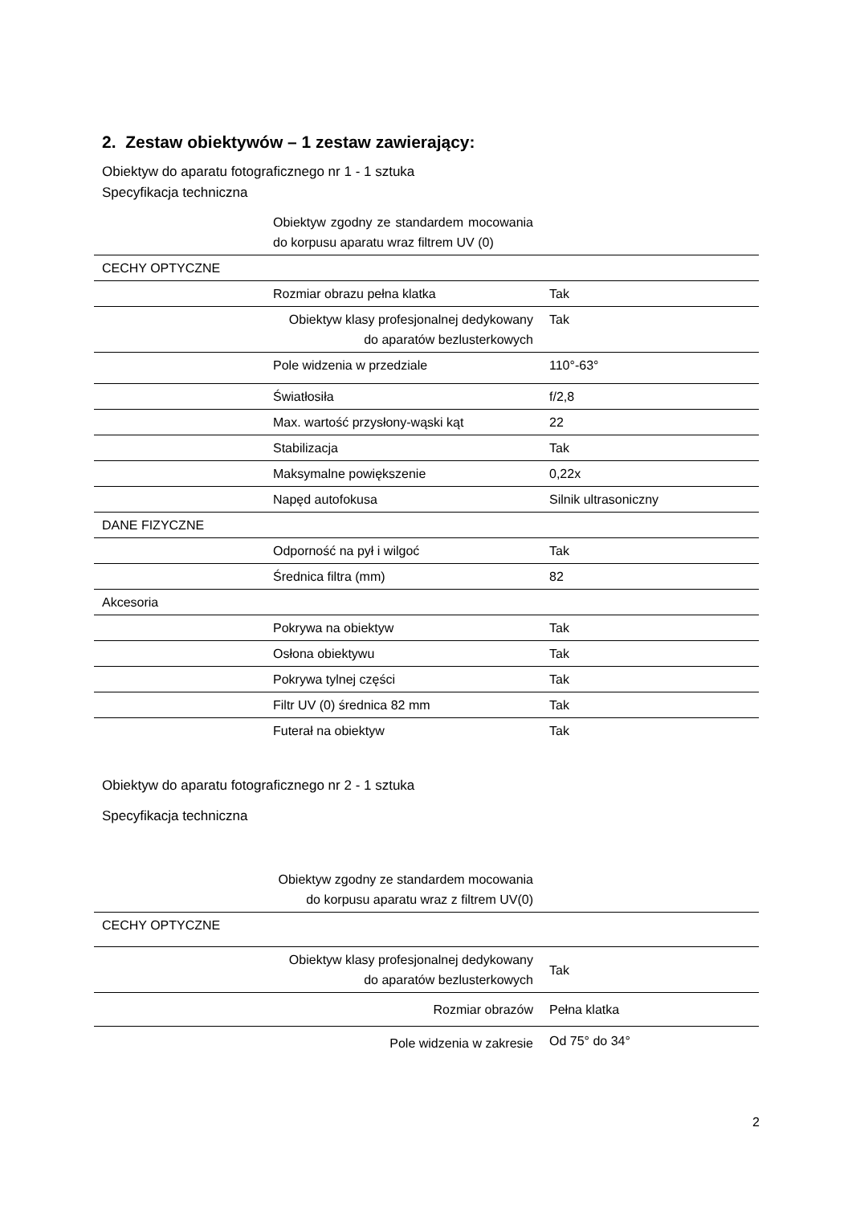2. Zestaw obiektywów – 1 zestaw zawierający:
Obiektyw do aparatu fotograficznego nr 1 - 1 sztuka
Specyfikacja techniczna
| | Obiektyw zgodny ze standardem mocowania do korpusu aparatu wraz filtrem UV (0) | |
| CECHY OPTYCZNE | | |
| | Rozmiar obrazu pełna klatka | Tak |
| | Obiektyw klasy profesjonalnej dedykowany do aparatów bezlusterkowych | Tak |
| | Pole widzenia w przedziale | 110°-63° |
| | Światłosiła | f/2,8 |
| | Max. wartość przysłony-wąski kąt | 22 |
| | Stabilizacja | Tak |
| | Maksymalne powiększenie | 0,22x |
| | Napęd autofokusa | Silnik ultrasoniczny |
| DANE FIZYCZNE | | |
| | Odporność na pył i wilgoć | Tak |
| | Średnica filtra (mm) | 82 |
| Akcesoria | | |
| | Pokrywa na obiektyw | Tak |
| | Osłona obiektywu | Tak |
| | Pokrywa tylnej części | Tak |
| | Filtr UV (0) średnica 82 mm | Tak |
| | Futerał na obiektyw | Tak |
Obiektyw do aparatu fotograficznego nr 2 - 1 sztuka
Specyfikacja techniczna
| | Obiektyw zgodny ze standardem mocowania do korpusu aparatu wraz z filtrem UV(0) | |
| CECHY OPTYCZNE | | |
| | Obiektyw klasy profesjonalnej dedykowany do aparatów bezlusterkowych | Tak |
| | Rozmiar obrazów | Pełna klatka |
| | Pole widzenia w zakresie | Od 75° do 34° |
2